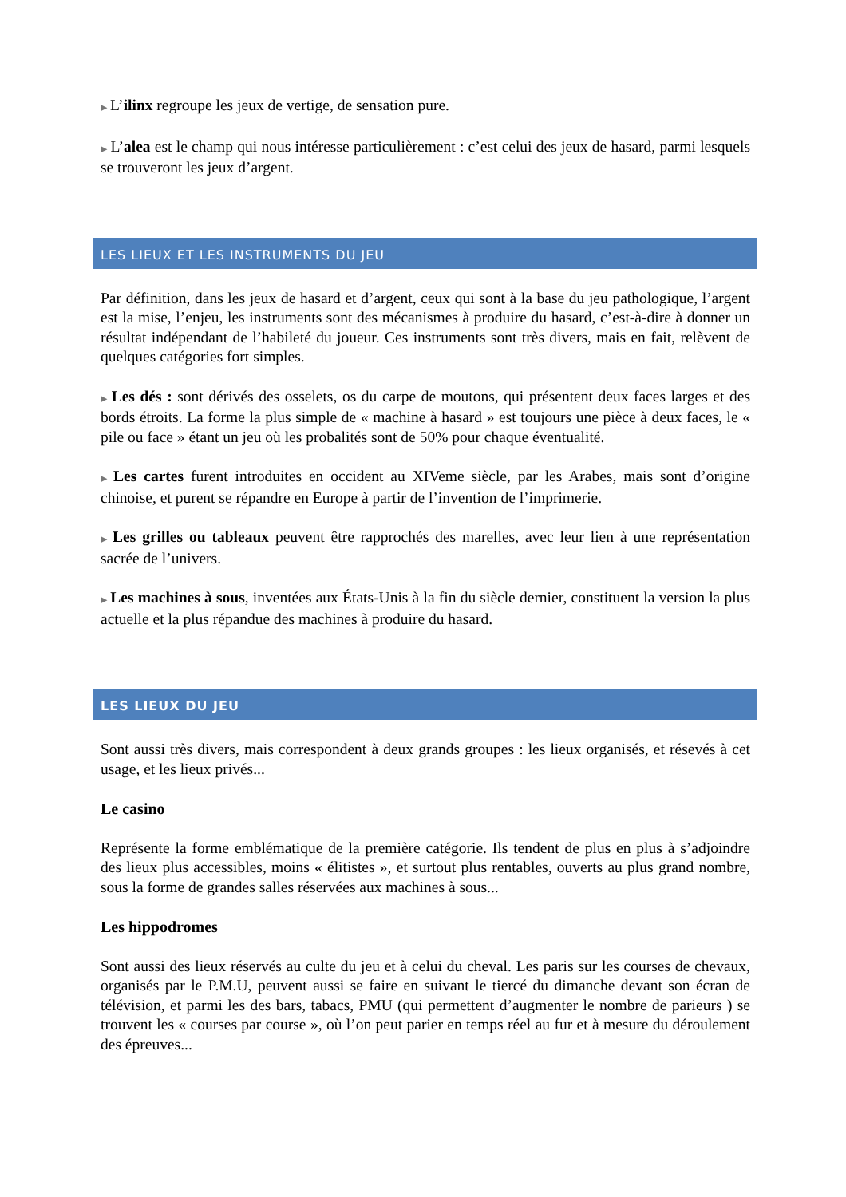▶ L’ilinx regroupe les jeux de vertige, de sensation pure.
▶ L’alea est le champ qui nous intéresse particulièrement : c’est celui des jeux de hasard, parmi lesquels se trouveront les jeux d’argent.
LES LIEUX ET LES INSTRUMENTS DU JEU
Par définition, dans les jeux de hasard et d’argent, ceux qui sont à la base du jeu pathologique, l’argent est la mise, l’enjeu, les instruments sont des mécanismes à produire du hasard, c’est-à-dire à donner un résultat indépendant de l’habileté du joueur. Ces instruments sont très divers, mais en fait, relèvent de quelques catégories fort simples.
▶ Les dés : sont dérivés des osselets, os du carpe de moutons, qui présentent deux faces larges et des bords étroits. La forme la plus simple de « machine à hasard » est toujours une pièce à deux faces, le « pile ou face » étant un jeu où les probalités sont de 50% pour chaque éventualité.
▶ Les cartes furent introduites en occident au XIVeme siècle, par les Arabes, mais sont d’origine chinoise, et purent se répandre en Europe à partir de l’invention de l’imprimerie.
▶ Les grilles ou tableaux peuvent être rapprochés des marelles, avec leur lien à une représentation sacrée de l’univers.
▶ Les machines à sous, inventées aux États-Unis à la fin du siècle dernier, constituent la version la plus actuelle et la plus répandue des machines à produire du hasard.
LES LIEUX DU JEU
Sont aussi très divers, mais correspondent à deux grands groupes : les lieux organisés, et résevés à cet usage, et les lieux privés...
Le casino
Représente la forme emblématique de la première catégorie. Ils tendent de plus en plus à s’adjoindre des lieux plus accessibles, moins « élitistes », et surtout plus rentables, ouverts au plus grand nombre, sous la forme de grandes salles réservées aux machines à sous...
Les hippodromes
Sont aussi des lieux réservés au culte du jeu et à celui du cheval. Les paris sur les courses de chevaux, organisés par le P.M.U, peuvent aussi se faire en suivant le tiercé du dimanche devant son écran de télévision, et parmi les des bars, tabacs, PMU (qui permettent d’augmenter le nombre de parieurs ) se trouvent les « courses par course », où l’on peut parier en temps réel au fur et à mesure du déroulement des épreuves...